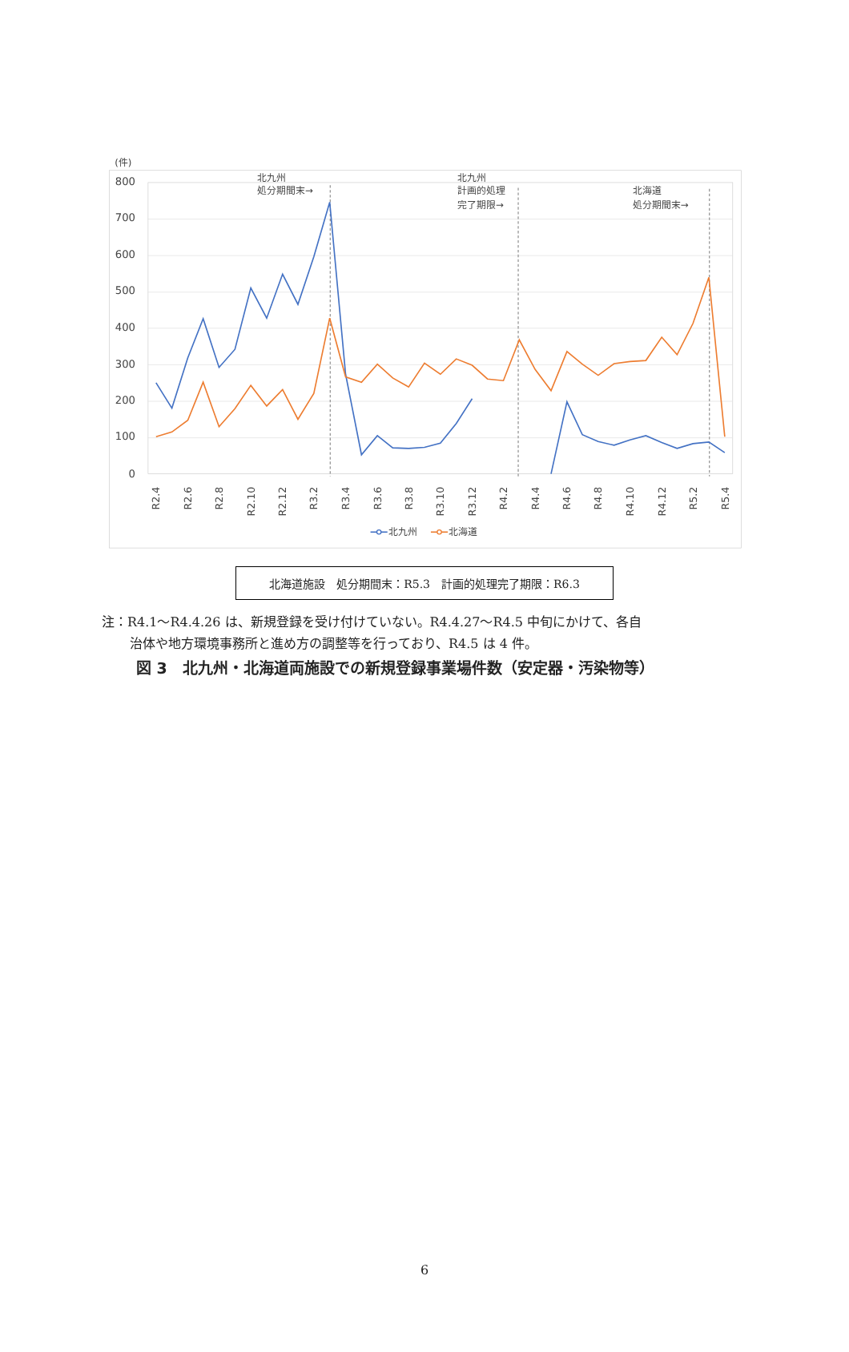(件)
800
700
600
500
400
300
200
100
0
北九州
処分期間末→
北九州
計画的処理
完了期限→
北海道
処分期間末→
R2.4
R2.6
R2.8
R2.10
R2.12
R3.2
R3.4
R3.6
R3.8
R3.10
R3.12
R4.2
R4.4
R4.6
R4.8
R4.10
R4.12
R5.2
R5.4
北九州
北海道
北海道施設　処分期間末：R5.3　計画的処理完了期限：R6.3
注：R4.1～R4.4.26 は、新規登録を受け付けていない。R4.4.27～R4.5 中旬にかけて、各自
治体や地方環境事務所と進め方の調整等を行っており、R4.5 は 4 件。
図 3　北九州・北海道両施設での新規登録事業場件数（安定器・汚染物等）
6